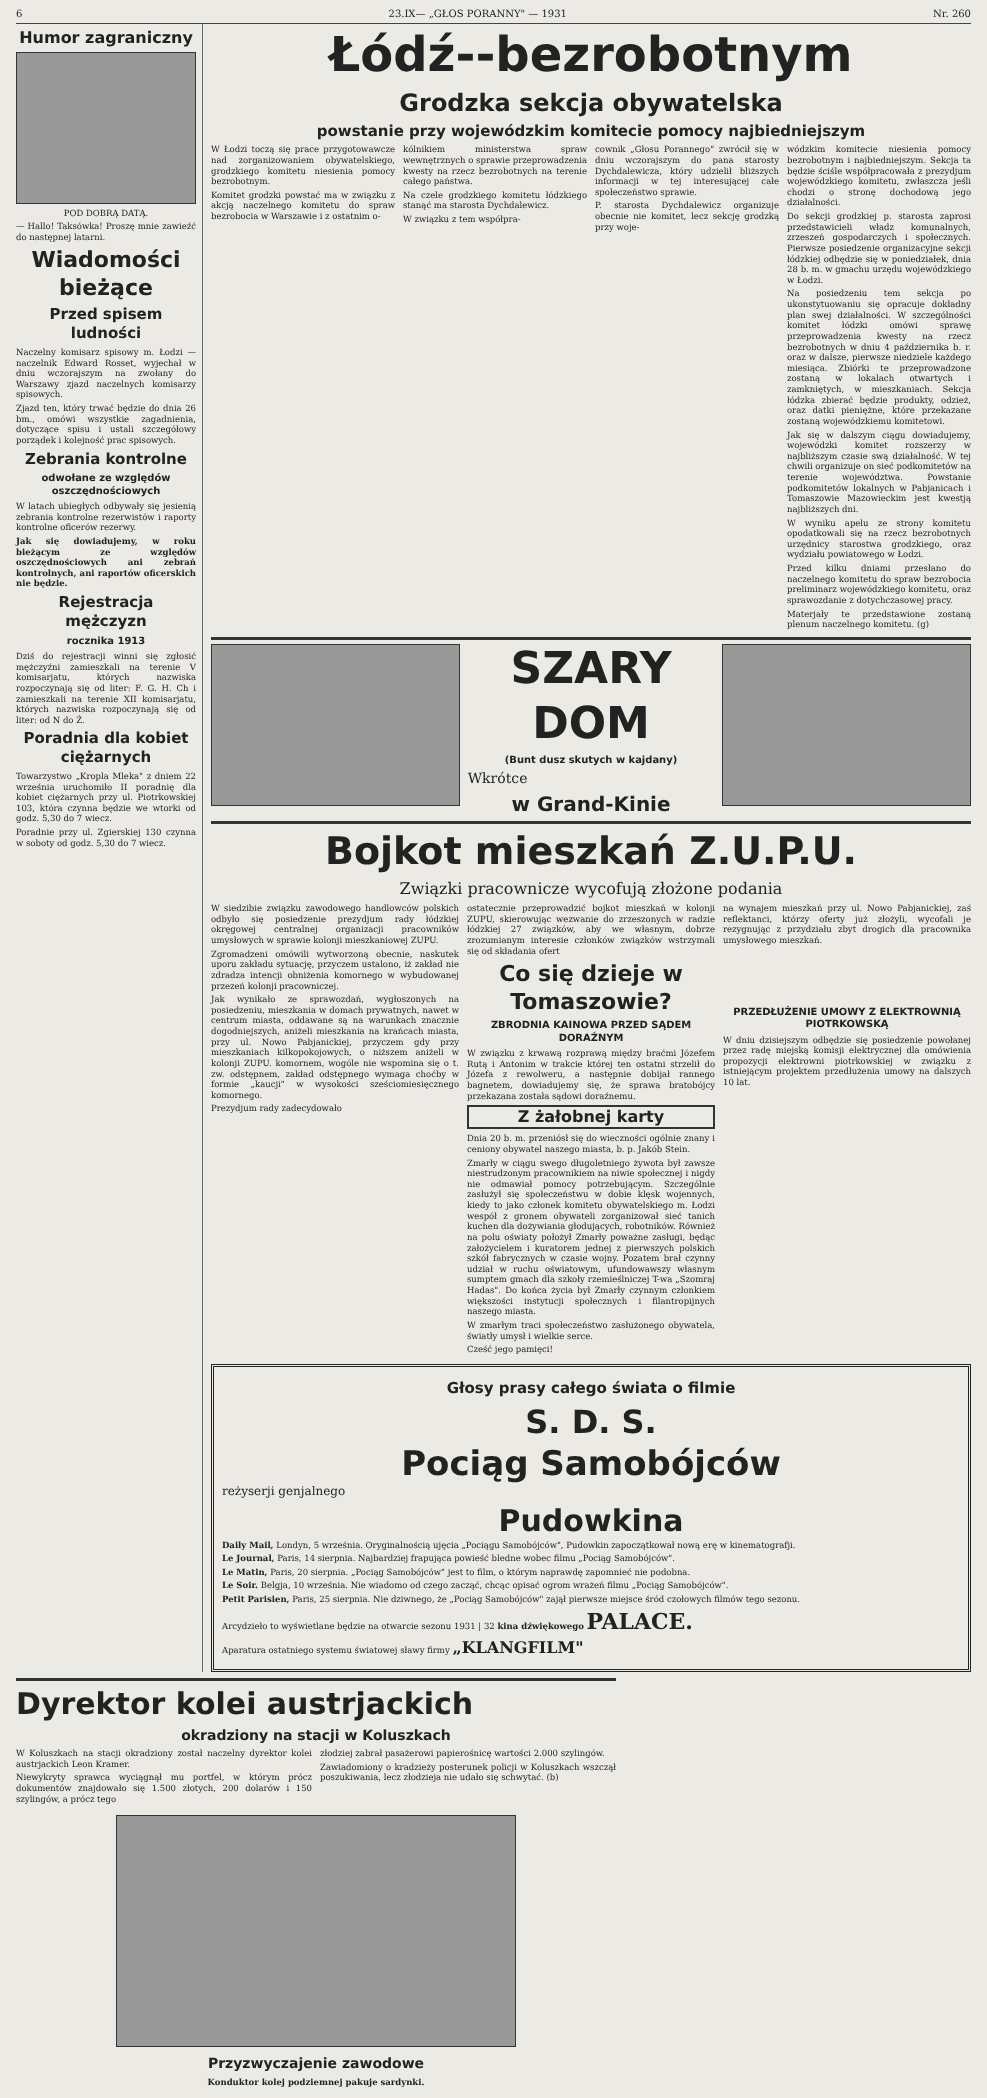6 23.IX— „GŁOS PORANNY" — 1931 Nr. 260
Humor zagraniczny
POD DOBRĄ DATĄ.
— Hallo! Taksówka! Proszę mnie zawieźć do następnej latarni.
Wiadomości bieżące
Przed spisem ludności
Naczelny komisarz spisowy m. Łodzi — naczelnik Edward Rosset, wyjechał w dniu wczorajszym na zwołany do Warszawy zjazd naczelnych komisarzy spisowych.
Zjazd ten, który trwać będzie do dnia 26 bm., omówi wszystkie zagadnienia, dotyczące spisu i ustali szczegółowy porządek i kolejność prac spisowych.
Zebrania kontrolne
odwołane ze względów oszczędnościowych
W latach ubiegłych odbywały się jesienią zebrania kontrolne rezerwistów i raporty kontrolne oficerów rezerwy.
Jak się dowiadujemy, w roku bieżącym ze względów oszczędnościowych ani zebrań kontrolnych, ani raportów oficerskich nie będzie.
Rejestracja mężczyzn
rocznika 1913
Dziś do rejestracji winni się zgłosić mężczyźni zamieszkali na terenie V komisarjatu, których nazwiska rozpoczynają się od liter: F. G. H. Ch i zamieszkali na terenie XII komisarjatu, których nazwiska rozpoczynają się od liter: od N do Ż.
Poradnia dla kobiet ciężarnych
Towarzystwo „Kropla Mleka" z dniem 22 września uruchomiło II poradnię dla kobiet ciężarnych przy ul. Piotrkowskiej 103, która czynna będzie we wtorki od godz. 5,30 do 7 wiecz.
Poradnie przy ul. Zgierskiej 130 czynna w soboty od godz. 5,30 do 7 wiecz.
Łódź--bezrobotnym
Grodzka sekcja obywatelska
powstanie przy wojewódzkim komitecie pomocy najbiedniejszym
W Łodzi toczą się prace przygotowawcze nad zorganizowaniem obywatelskiego, grodzkiego komitetu niesienia pomocy bezrobotnym.
Komitet grodzki powstać ma w związku z akcją naczelnego komitetu do spraw bezrobocia w Warszawie i z ostatnim o-
kólnikiem ministerstwa spraw wewnętrznych o sprawie przeprowadzenia kwesty na rzecz bezrobotnych na terenie całego państwa.
Na czele grodzkiego komitetu łódzkiego stanąć ma starosta Dychdalewicz.
W związku z tem współpra-
cownik „Głosu Porannego" zwrócił się w dniu wczorajszym do pana starosty Dychdalewicza, który udzielił bliższych informacji w tej interesującej całe społeczeństwo sprawie.
P. starosta Dychdalewicz organizuje obecnie nie komitet, lecz sekcję grodzką przy woje-
wódzkim komitecie niesienia pomocy bezrobotnym i najbiedniejszym. Sekcja ta będzie ściśle współpracowała z prezydjum wojewódzkiego komitetu, zwłaszcza jeśli chodzi o stronę dochodową jego działalności.
Do sekcji grodzkiej p. starosta zaprosi przedstawicieli władz komunalnych, zrzeszeń gospodarczych i społecznych. Pierwsze posiedzenie organizacyjne sekcji łódzkiej odbędzie się w poniedziałek, dnia 28 b. m. w gmachu urzędu wojewódzkiego w Łodzi.
Na posiedzeniu tem sekcja po ukonstytuowaniu się opracuje dokładny plan swej działalności. W szczególności komitet łódzki omówi sprawę przeprowadzenia kwesty na rzecz bezrobotnych w dniu 4 października b. r. oraz w dalsze, pierwsze niedziele każdego miesiąca. Zbiórki te przeprowadzone zostaną w lokalach otwartych i zamkniętych, w mieszkaniach. Sekcja łódzka zbierać będzie produkty, odzież, oraz datki pieniężne, które przekazane zostaną wojewódzkiemu komitetowi.
Jak się w dalszym ciągu dowiadujemy, wojewódzki komitet rozszerzy w najbliższym czasie swą działalność. W tej chwili organizuje on sieć podkomitetów na terenie województwa. Powstanie podkomitetów lokalnych w Pabjanicach i Tomaszowie Mazowieckim jest kwestją najbliższych dni.
W wyniku apelu ze strony komitetu opodatkowali się na rzecz bezrobotnych urzędnicy starostwa grodzkiego, oraz wydziału powiatowego w Łodzi.
Przed kilku dniami przesłano do naczelnego komitetu do spraw bezrobocia preliminarz wojewódzkiego komitetu, oraz sprawozdanie z dotychczasowej pracy.
Materjały te przedstawione zostaną plenum naczelnego komitetu. (g)
SZARY DOM
(Bunt dusz skutych w kajdany)
Wkrótce
w Grand-Kinie
Bojkot mieszkań Z.U.P.U.
Związki pracownicze wycofują złożone podania
W siedzibie związku zawodowego handlowców polskich odbyło się posiedzenie prezydjum rady łódzkiej okręgowej centralnej organizacji pracowników umysłowych w sprawie kolonji mieszkaniowej ZUPU.
Zgromadzeni omówili wytworzoną obecnie, naskutek uporu zakładu sytuację, przyczem ustalono, iż zakład nie zdradza intencji obniżenia komornego w wybudowanej przezeń kolonji pracowniczej.
Jak wynikało ze sprawozdań, wygłoszonych na posiedzeniu, mieszkania w domach prywatnych, nawet w centrum miasta, oddawane są na warunkach znacznie dogodniejszych, aniżeli mieszkania na krańcach miasta, przy ul. Nowo Pabjanickiej, przyczem gdy przy mieszkaniach kilkopokojowych, o niższem aniżeli w kolonji ZUPU. komornem, wogóle nie wspomina się o t. zw. odstępnem, zakład odstępnego wymaga choćby w formie „kaucji" w wysokości sześciomiesięcznego komornego.
Prezydjum rady zadecydowało
ostatecznie przeprowadzić bojkot mieszkań w kolonji ZUPU, skierowując wezwanie do zrzeszonych w radzie łódzkiej 27 związków, aby we własnym, dobrze zrozumianym interesie członków związków wstrzymali się od składania ofert
Co się dzieje w Tomaszowie?
ZBRODNIA KAINOWA PRZED SĄDEM DORAŹNYM
W związku z krwawą rozprawą między braćmi Józefem Rutą i Antonim w trakcie której ten ostatni strzelił do Józefa z rewolweru, a następnie dobijał rannego bagnetem, dowiadujemy się, że sprawa bratobójcy przekazana została sądowi doraźnemu.
Z żałobnej karty
Dnia 20 b. m. przeniósł się do wieczności ogólnie znany i ceniony obywatel naszego miasta, b. p. Jakób Stein.
Zmarły w ciągu swego długoletniego żywota był zawsze niestrudzonym pracownikiem na niwie społecznej i nigdy nie odmawiał pomocy potrzebującym. Szczególnie zasłużył się społeczeństwu w dobie klęsk wojennych, kiedy to jako członek komitetu obywatelskiego m. Łodzi wespół z gronem obywateli zorganizował sieć tanich kuchen dla dożywiania głodujących, robotników. Również na polu oświaty położył Zmarły poważne zasługi, będąc założycielem i kuratorem jednej z pierwszych polskich szkół fabrycznych w czasie wojny. Pozatem brał czynny udział w ruchu oświatowym, ufundowawszy własnym sumptem gmach dla szkoły rzemieślniczej T-wa „Szomraj Hadas". Do końca życia był Zmarły czynnym członkiem większości instytucji społecznych i filantropijnych naszego miasta.
W zmarłym traci społeczeństwo zasłużonego obywatela, światły umysł i wielkie serce.
Cześć jego pamięci!
na wynajem mieszkań przy ul. Nowo Pabjanickiej, zaś reflektanci, którzy oferty już złożyli, wycofali je rezygnując z przydziału zbyt drogich dla pracownika umysłowego mieszkań.
PRZEDŁUŻENIE UMOWY Z ELEKTROWNIĄ PIOTRKOWSKĄ
W dniu dzisiejszym odbędzie się posiedzenie powołanej przez radę miejską komisji elektrycznej dla omówienia propozycji elektrowni piotrkowskiej w związku z istniejącym projektem przedłużenia umowy na dalszych 10 lat.
Głosy prasy całego świata o filmie
S. D. S.
Pociąg Samobójców
reżyserji genjalnego
Pudowkina
Daily Mail, Londyn, 5 września. Oryginalnością ujęcia „Pociągu Samobójców", Pudowkin zapoczątkował nową erę w kinematografji.
Le Journal, Paris, 14 sierpnia. Najbardziej frapująca powieść bledne wobec filmu „Pociąg Samobójców".
Le Matin, Paris, 20 sierpnia. „Pociąg Samobójców" jest to film, o którym naprawdę zapomnieć nie podobna.
Le Soir. Belgja, 10 września. Nie wiadomo od czego zacząć, chcąc opisać ogrom wrażeń filmu „Pociąg Samobójców".
Petit Parisien, Paris, 25 sierpnia. Nie dziwnego, że „Pociąg Samobójców" zajął pierwsze miejsce śród czołowych filmów tego sezonu.
Arcydzieło to wyświetlane będzie na otwarcie sezonu 1931 | 32 kina dźwiękowego PALACE.
Aparatura ostatniego systemu światowej sławy firmy „KLANGFILM"
Dyrektor kolei austrjackich
okradziony na stacji w Koluszkach
W Koluszkach na stacji okradziony został naczelny dyrektor kolei austrjackich Leon Kramer.
Niewykryty sprawca wyciągnął mu portfel, w którym prócz dokumentów znajdowało się 1.500 złotych, 200 dolarów i 150 szylingów, a prócz tego
złodziej zabrał pasażerowi papierośnicę wartości 2.000 szylingów.
Zawiadomiony o kradzieży posterunek policji w Koluszkach wszczął poszukiwania, lecz złodzieja nie udało się schwytać. (b)
Przyzwyczajenie zawodowe
Konduktor kolej podziemnej pakuje sardynki.